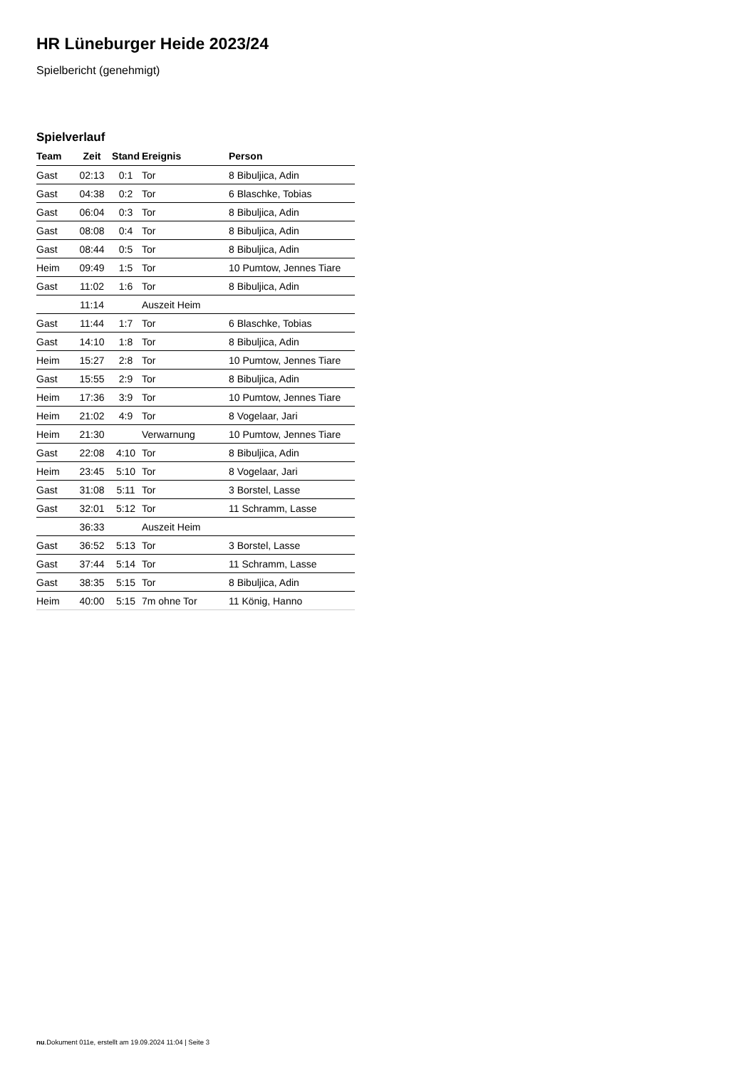HR Lüneburger Heide 2023/24
Spielbericht (genehmigt)
Spielverlauf
| Team | Zeit | Stand | Ereignis | Person |
| --- | --- | --- | --- | --- |
| Gast | 02:13 | 0:1 | Tor | 8 Bibuljica, Adin |
| Gast | 04:38 | 0:2 | Tor | 6 Blaschke, Tobias |
| Gast | 06:04 | 0:3 | Tor | 8 Bibuljica, Adin |
| Gast | 08:08 | 0:4 | Tor | 8 Bibuljica, Adin |
| Gast | 08:44 | 0:5 | Tor | 8 Bibuljica, Adin |
| Heim | 09:49 | 1:5 | Tor | 10 Pumtow, Jennes Tiare |
| Gast | 11:02 | 1:6 | Tor | 8 Bibuljica, Adin |
| | 11:14 | | Auszeit Heim | |
| Gast | 11:44 | 1:7 | Tor | 6 Blaschke, Tobias |
| Gast | 14:10 | 1:8 | Tor | 8 Bibuljica, Adin |
| Heim | 15:27 | 2:8 | Tor | 10 Pumtow, Jennes Tiare |
| Gast | 15:55 | 2:9 | Tor | 8 Bibuljica, Adin |
| Heim | 17:36 | 3:9 | Tor | 10 Pumtow, Jennes Tiare |
| Heim | 21:02 | 4:9 | Tor | 8 Vogelaar, Jari |
| Heim | 21:30 | | Verwarnung | 10 Pumtow, Jennes Tiare |
| Gast | 22:08 | 4:10 | Tor | 8 Bibuljica, Adin |
| Heim | 23:45 | 5:10 | Tor | 8 Vogelaar, Jari |
| Gast | 31:08 | 5:11 | Tor | 3 Borstel, Lasse |
| Gast | 32:01 | 5:12 | Tor | 11 Schramm, Lasse |
| | 36:33 | | Auszeit Heim | |
| Gast | 36:52 | 5:13 | Tor | 3 Borstel, Lasse |
| Gast | 37:44 | 5:14 | Tor | 11 Schramm, Lasse |
| Gast | 38:35 | 5:15 | Tor | 8 Bibuljica, Adin |
| Heim | 40:00 | 5:15 | 7m ohne Tor | 11 König, Hanno |
nu.Dokument 011e, erstellt am 19.09.2024 11:04 | Seite 3